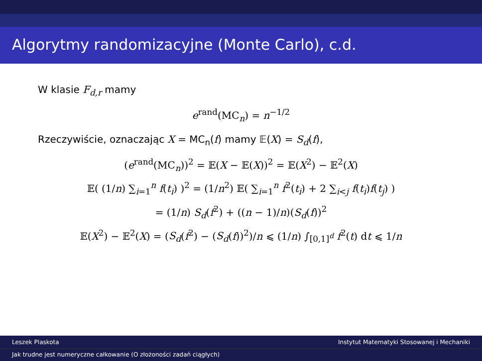Algorytmy randomizacyjne (Monte Carlo), c.d.
W klasie F<sub>d,r</sub> mamy
e<sup>rand</sup>(MC<sub>n</sub>) = n<sup>−1/2</sup>
Rzeczywiście, oznaczając X = MC<sub>n</sub>(f) mamy 𝔼(X) = S<sub>d</sub>(f),
(e<sup>rand</sup>(MC<sub>n</sub>))<sup>2</sup> = 𝔼(X − 𝔼(X))<sup>2</sup> = 𝔼(X<sup>2</sup>) − 𝔼<sup>2</sup>(X)
𝔼( (1/n) ∑<sub>i=1</sub><sup>n</sup> f(t<sub>i</sub>) )<sup>2</sup> = (1/n<sup>2</sup>) 𝔼( ∑<sub>i=1</sub><sup>n</sup> f<sup>2</sup>(t<sub>i</sub>) + 2 ∑<sub>i<j</sub> f(t<sub>i</sub>)f(t<sub>j</sub>) )
= (1/n) S<sub>d</sub>(f<sup>2</sup>) + ((n − 1)/n)(S<sub>d</sub>(f))<sup>2</sup>
𝔼(X<sup>2</sup>) − 𝔼<sup>2</sup>(X) = (S<sub>d</sub>(f<sup>2</sup>) − (S<sub>d</sub>(f))<sup>2</sup>)/n ⩽ (1/n) ∫<sub>[0,1]<sup>d</sup></sub> f<sup>2</sup>(t) dt ⩽ 1/n
Leszek Plaskota Instytut Matematyki Stosowanej i Mechaniki
Jak trudne jest numeryczne całkowanie (O złożoności zadań ciągłych)